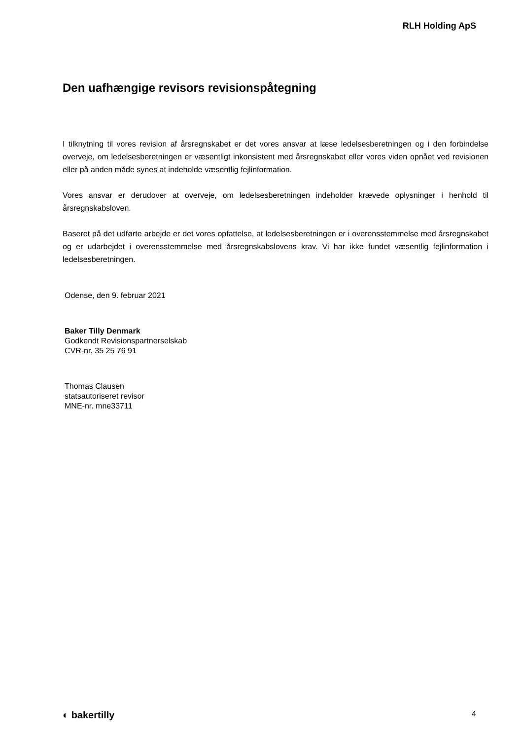RLH Holding ApS
Den uafhængige revisors revisionspåtegning
I tilknytning til vores revision af årsregnskabet er det vores ansvar at læse ledelsesberetningen og i den forbindelse overveje, om ledelsesberetningen er væsentligt inkonsistent med årsregnskabet eller vores viden opnået ved revisionen eller på anden måde synes at indeholde væsentlig fejlinformation.
Vores ansvar er derudover at overveje, om ledelsesberetningen indeholder krævede oplysninger i henhold til årsregnskabsloven.
Baseret på det udførte arbejde er det vores opfattelse, at ledelsesberetningen er i overensstemmelse med årsregnskabet og er udarbejdet i overensstemmelse med årsregnskabslovens krav. Vi har ikke fundet væsentlig fejlinformation i ledelsesberetningen.
Odense, den 9. februar 2021
Baker Tilly Denmark
Godkendt Revisionspartnerselskab
CVR-nr. 35 25 76 91
Thomas Clausen
statsautoriseret revisor
MNE-nr. mne33711
◐ bakertilly 4